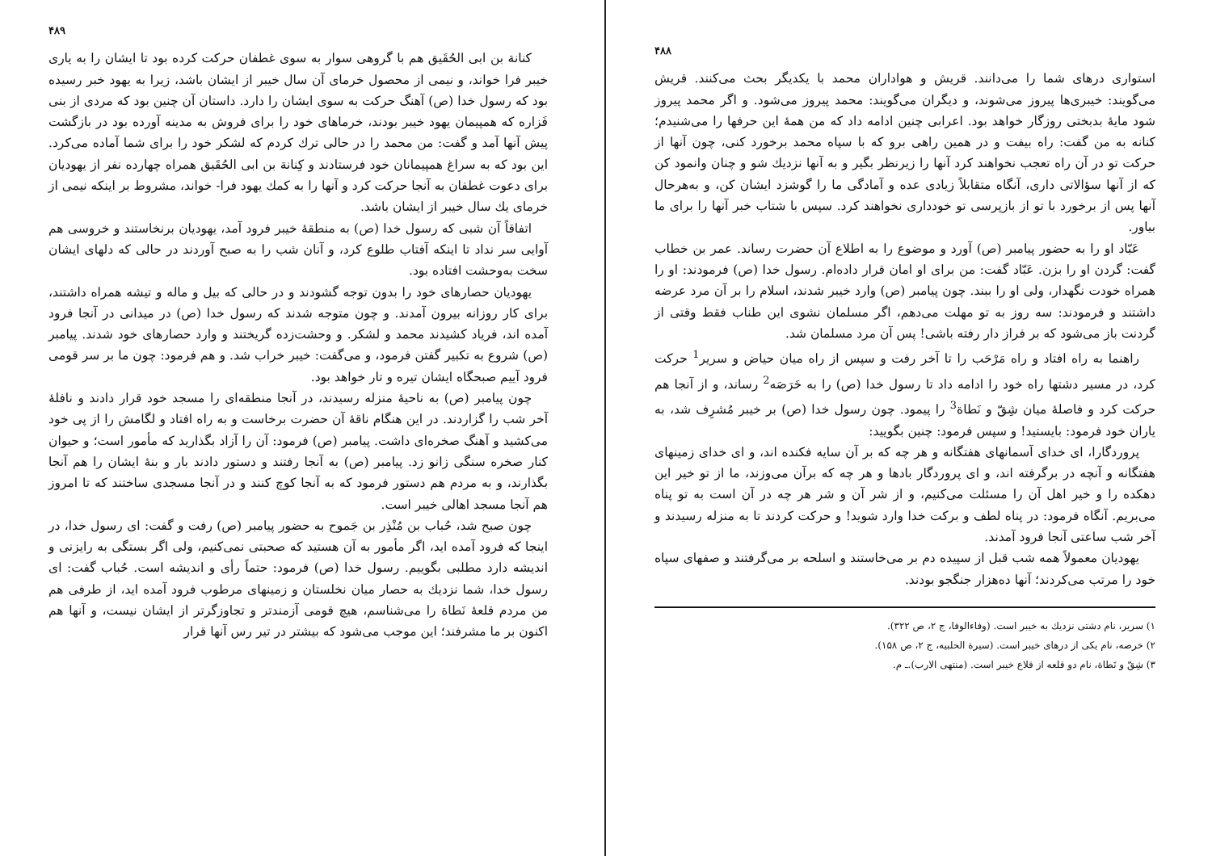۴۸۹
کنانة بن ابی الحُقَیق هم با گروهی سوار به سوی غطفان حرکت کرده بود تا ایشان را به یاری خیبر فرا خواند، و نیمی از محصول خرمای آن سال خیبر از ایشان باشد، زیرا به یهود خبر رسیده بود که رسول خدا (ص) آهنگ حرکت به سوی ایشان را دارد. داستان آن چنین بود که مردی از بنی فَزاره که همپیمان یهود خیبر بودند، خرماهای خود را برای فروش به مدینه آورده بود در بازگشت پیش آنها آمد و گفت: من محمد را در حالی ترك کردم که لشکر خود را برای شما آماده می‌کرد. این بود که به سراغ همپیمانان خود فرستادند و کِنانة بن ابی الحُقَیق همراه چهارده نفر از یهودیان برای دعوت غطفان به آنجا حرکت کرد و آنها را به کمك یهود فرا‑ خواند، مشروط بر اینکه نیمی از خرمای یك سال خیبر از ایشان باشد.
اتفاقاً آن شبی که رسول خدا (ص) به منطقهٔ خیبر فرود آمد، یهودیان برنخاستند و خروسی هم آوایی سر نداد تا اینکه آفتاب طلوع کرد، و آنان شب را به صبح آوردند در حالی که دلهای ایشان سخت به‌وحشت افتاده بود.
یهودیان حصارهای خود را بدون توجه گشودند و در حالی که بیل و ماله و تیشه همراه داشتند، برای کار روزانه بیرون آمدند. و چون متوجه شدند که رسول خدا (ص) در میدانی در آنجا فرود آمده اند، فریاد کشیدند محمد و لشکر. و وحشت‌زده گریختند و وارد حصارهای خود شدند. پیامبر (ص) شروع به تکبیر گفتن فرمود، و می‌گفت: خیبر خراب شد. و هم فرمود: چون ما بر سر قومی فرود آییم صبحگاه ایشان تیره و تار خواهد بود.
چون پیامبر (ص) به ناحیهٔ منزله رسیدند، در آنجا منطقه‌ای را مسجد خود قرار دادند و نافلهٔ آخر شب را گزاردند. در این هنگام ناقهٔ آن حضرت برخاست و به راه افتاد و لگامش را از پی خود می‌کشید و آهنگ صخره‌ای داشت. پیامبر (ص) فرمود: آن را آزاد بگذارید که مأمور است؛ و حیوان کنار صخره سنگی زانو زد. پیامبر (ص) به آنجا رفتند و دستور دادند بار و بنهٔ ایشان را هم آنجا بگذارند، و به مردم هم دستور فرمود که به آنجا کوچ کنند و در آنجا مسجدی ساختند که تا امروز هم آنجا مسجد اهالی خیبر است.
چون صبح شد، حُباب بن مُنْذِر بن جَموح به حضور پیامبر (ص) رفت و گفت: ای رسول خدا، در اینجا که فرود آمده اید، اگر مأمور به آن هستید که صحبتی نمی‌کنیم، ولی اگر بستگی به رایزنی و اندیشه دارد مطلبی بگوییم. رسول خدا (ص) فرمود: حتماً رأی و اندیشه است. حُباب گفت: ای رسول خدا، شما نزدیك به حصار میان نخلستان و زمینهای مرطوب فرود آمده اید، از طرفی هم من مردم قلعهٔ نَطاة را می‌شناسم، هیچ قومی آزمندتر و تجاوزگرتر از ایشان نیست، و آنها هم اکنون بر ما مشرفند؛ این موجب می‌شود که بیشتر در تیر رس آنها قرار
۴۸۸
استواری درهای شما را می‌دانند. قریش و هواداران محمد با یکدیگر بحث می‌کنند. قریش می‌گویند: خیبری‌ها پیروز می‌شوند، و دیگران می‌گویند: محمد پیروز می‌شود. و اگر محمد پیروز شود مایهٔ بدبختی روزگار خواهد بود. اعرابی چنین ادامه داد که من همهٔ این حرفها را می‌شنیدم؛ کنانه به من گفت: راه بیفت و در همین راهی برو که با سپاه محمد برخورد کنی، چون آنها از حرکت تو در آن راه تعجب نخواهند کرد آنها را زیرنظر بگیر و به آنها نزدیك شو و چنان وانمود کن که از آنها سؤالاتی داری، آنگاه متقابلاً زیادی عده و آمادگی ما را گوشزد ایشان کن، و به‌هرحال آنها پس از برخورد با تو از بازپرسی تو خودداری نخواهند کرد. سپس با شتاب خبر آنها را برای ما بیاور.
عَبّاد او را به حضور پیامبر (ص) آورد و موضوع را به اطلاع آن حضرت رساند. عمر بن خطاب گفت: گردن او را بزن. عَبّاد گفت: من برای او امان قرار داده‌ام. رسول خدا (ص) فرمودند: او را همراه خودت نگهدار، ولی او را ببند. چون پیامبر (ص) وارد خیبر شدند، اسلام را بر آن مرد عرضه داشتند و فرمودند: سه روز به تو مهلت می‌دهم، اگر مسلمان نشوی این طناب فقط وقتی از گردنت باز می‌شود که بر فراز دار رفته باشی! پس آن مرد مسلمان شد.
راهنما به راه افتاد و راه مَرْحَب را تا آخر رفت و سپس از راه میان حیاض و سریر<sup>1</sup> حرکت کرد، در مسیر دشتها راه خود را ادامه داد تا رسول خدا (ص) را به خَرَصَه<sup>2</sup> رساند، و از آنجا هم حرکت کرد و فاصلهٔ میان شِقّ و نَطاة<sup>3</sup> را پیمود. چون رسول خدا (ص) بر خیبر مُشرِف شد، به یاران خود فرمود: بایستید! و سپس فرمود: چنین بگویید:
پروردگارا، ای خدای آسمانهای هفتگانه و هر چه که بر آن سایه فکنده اند، و ای خدای زمینهای هفتگانه و آنچه در برگرفته اند، و ای پروردگار بادها و هر چه که برآن می‌وزند، ما از تو خیر این دهکده را و خیر اهل آن را مسئلت می‌کنیم، و از شر آن و شر هر چه در آن است به تو پناه می‌بریم. آنگاه فرمود: در پناه لطف و برکت خدا وارد شوید! و حرکت کردند تا به منزله رسیدند و آخر شب ساعتی آنجا فرود آمدند.
یهودیان معمولاً همه شب قبل از سپیده دم بر می‌خاستند و اسلحه بر می‌گرفتند و صفهای سپاه خود را مرتب می‌کردند؛ آنها ده‌هزار جنگجو بودند.
۱) سریر، نام دشتی نزدیك به خیبر است. (وفاءالوفا، ج ۲، ص ۳۲۲).
۲) خرصه، نام یکی از درهای خیبر است. (سیرة الحلبیه، ج ۲، ص ۱۵۸).
۳) شِقّ و نَطاة، نام دو قلعه از قلاع خیبر است. (منتهی الارب).ـ م.